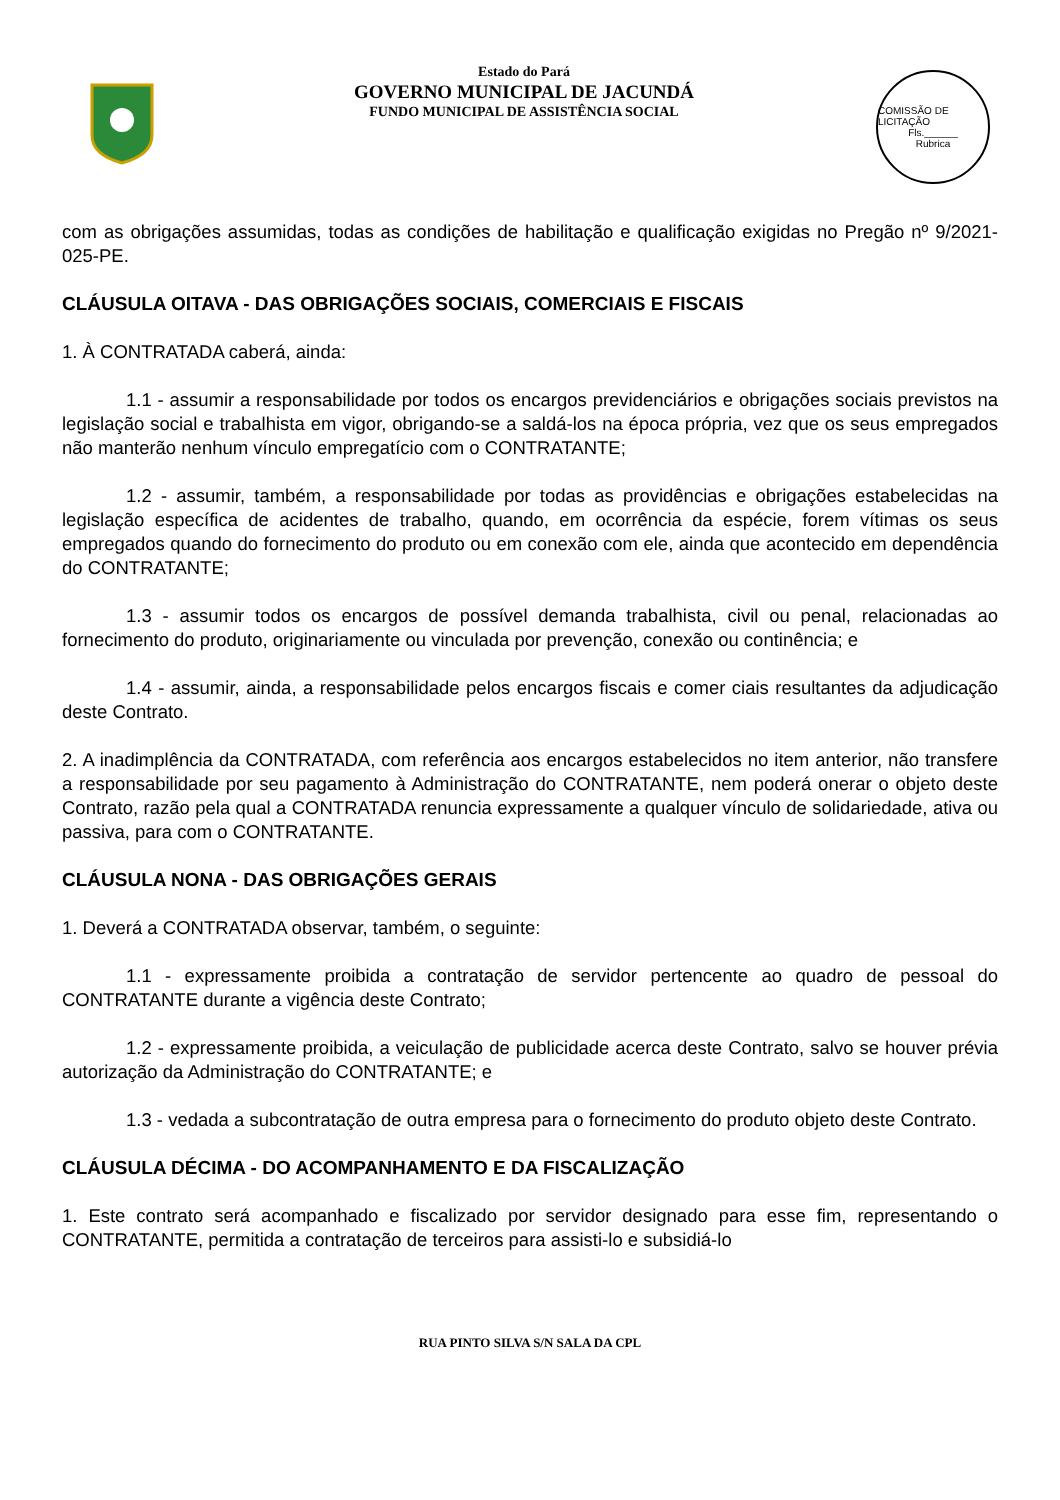Estado do Pará
GOVERNO MUNICIPAL DE JACUNDÁ
FUNDO MUNICIPAL DE ASSISTÊNCIA SOCIAL
COMISSÃO DE LICITAÇÃO
Fls.______
Rubrica
com as obrigações assumidas, todas as condições de habilitação e qualificação exigidas no Pregão nº 9/2021-025-PE.
CLÁUSULA OITAVA - DAS OBRIGAÇÕES SOCIAIS, COMERCIAIS E FISCAIS
1. À CONTRATADA caberá, ainda:
1.1 - assumir a responsabilidade por todos os encargos previdenciários e obrigações sociais previstos na legislação social e trabalhista em vigor, obrigando-se a saldá-los na época própria, vez que os seus empregados não manterão nenhum vínculo empregatício com o CONTRATANTE;
1.2 - assumir, também, a responsabilidade por todas as providências e obrigações estabelecidas na legislação específica de acidentes de trabalho, quando, em ocorrência da espécie, forem vítimas os seus empregados quando do fornecimento do produto ou em conexão com ele, ainda que acontecido em dependência do CONTRATANTE;
1.3 - assumir todos os encargos de possível demanda trabalhista, civil ou penal, relacionadas ao fornecimento do produto, originariamente ou vinculada por prevenção, conexão ou continência; e
1.4 - assumir, ainda, a responsabilidade pelos encargos fiscais e comer ciais resultantes da adjudicação deste Contrato.
2. A inadimplência da CONTRATADA, com referência aos encargos estabelecidos no item anterior, não transfere a responsabilidade por seu pagamento à Administração do CONTRATANTE, nem poderá onerar o objeto deste Contrato, razão pela qual a CONTRATADA renuncia expressamente a qualquer vínculo de solidariedade, ativa ou passiva, para com o CONTRATANTE.
CLÁUSULA NONA - DAS OBRIGAÇÕES GERAIS
1. Deverá a CONTRATADA observar, também, o seguinte:
1.1 - expressamente proibida a contratação de servidor pertencente ao quadro de pessoal do CONTRATANTE durante a vigência deste Contrato;
1.2 - expressamente proibida, a veiculação de publicidade acerca deste Contrato, salvo se houver prévia autorização da Administração do CONTRATANTE; e
1.3 - vedada a subcontratação de outra empresa para o fornecimento do produto objeto deste Contrato.
CLÁUSULA DÉCIMA - DO ACOMPANHAMENTO E DA FISCALIZAÇÃO
1. Este contrato será acompanhado e fiscalizado por servidor designado para esse fim, representando o CONTRATANTE, permitida a contratação de terceiros para assisti-lo e subsidiá-lo
RUA PINTO SILVA S/N SALA DA CPL